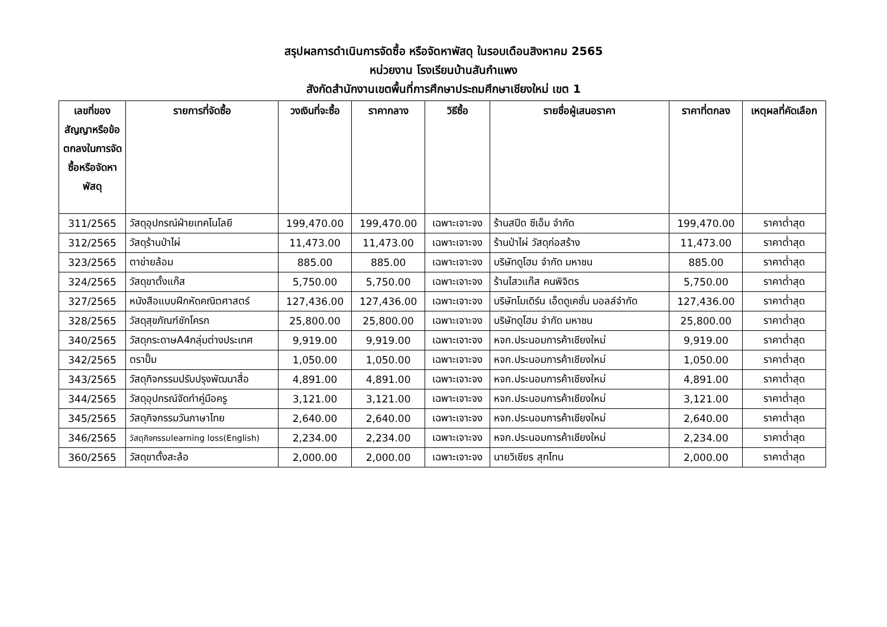สรุปผลการดำเนินการจัดซื้อ หรือจัดหาพัสดุ ในรอบเดือนสิงหาคม 2565
หน่วยงาน โรงเรียนบ้านสันกำแพง
สังกัดสำนักงานเขตพื้นที่การศึกษาประถมศึกษาเชียงใหม่ เขต 1
| เลขที่ของสัญญาหรือข้อตกลงในการจัดซื้อหรือจัดหาพัสดุ | รายการที่จัดซื้อ | วงเงินที่จะซื้อ | ราคากลาง | วิธีซื้อ | รายชื่อผู้เสนอราคา | ราคาที่ตกลง | เหตุผลที่คัดเลือก |
| --- | --- | --- | --- | --- | --- | --- | --- |
| 311/2565 | วัสดุอุปกรณ์ฝ่ายเทคโนโลยี | 199,470.00 | 199,470.00 | เฉพาะเจาะจง | ร้านสปีด ซีเอ็ม จำกัด | 199,470.00 | ราคาต่ำสุด |
| 312/2565 | วัสดุร้านป่าไผ่ | 11,473.00 | 11,473.00 | เฉพาะเจาะจง | ร้านป่าไผ่ วัสดุก่อสร้าง | 11,473.00 | ราคาต่ำสุด |
| 323/2565 | ตาข่ายล้อม | 885.00 | 885.00 | เฉพาะเจาะจง | บริษัทดูโฮม จำกัด มหาชน | 885.00 | ราคาต่ำสุด |
| 324/2565 | วัสดุขาตั้งแก๊ส | 5,750.00 | 5,750.00 | เฉพาะเจาะจง | ร้านไสวแก๊ส คนพิจิตร | 5,750.00 | ราคาต่ำสุด |
| 327/2565 | หนังสือแบบฝึกหัดคณิตศาสตร์ | 127,436.00 | 127,436.00 | เฉพาะเจาะจง | บริษัทโมเดิร์น เอ็ดดูเคชั่น มอลล์จำกัด | 127,436.00 | ราคาต่ำสุด |
| 328/2565 | วัสดุสุขภัณฑ์ชักโครก | 25,800.00 | 25,800.00 | เฉพาะเจาะจง | บริษัทดูโฮม จำกัด มหาชน | 25,800.00 | ราคาต่ำสุด |
| 340/2565 | วัสดุกระดาษA4กลุ่มต่างประเทศ | 9,919.00 | 9,919.00 | เฉพาะเจาะจง | หจก.ประนอมการค้าเชียงใหม่ | 9,919.00 | ราคาต่ำสุด |
| 342/2565 | ตราปั๊ม | 1,050.00 | 1,050.00 | เฉพาะเจาะจง | หจก.ประนอมการค้าเชียงใหม่ | 1,050.00 | ราคาต่ำสุด |
| 343/2565 | วัสดุกิจกรรมปรับปรุงพัฒนาสื่อ | 4,891.00 | 4,891.00 | เฉพาะเจาะจง | หจก.ประนอมการค้าเชียงใหม่ | 4,891.00 | ราคาต่ำสุด |
| 344/2565 | วัสดุอุปกรณ์จัดทำคู่มือครู | 3,121.00 | 3,121.00 | เฉพาะเจาะจง | หจก.ประนอมการค้าเชียงใหม่ | 3,121.00 | ราคาต่ำสุด |
| 345/2565 | วัสดุกิจกรรมวันภาษาไทย | 2,640.00 | 2,640.00 | เฉพาะเจาะจง | หจก.ประนอมการค้าเชียงใหม่ | 2,640.00 | ราคาต่ำสุด |
| 346/2565 | วัสดุกิจกรรมlearning loss(English) | 2,234.00 | 2,234.00 | เฉพาะเจาะจง | หจก.ประนอมการค้าเชียงใหม่ | 2,234.00 | ราคาต่ำสุด |
| 360/2565 | วัสดุขาตั้งสะล้อ | 2,000.00 | 2,000.00 | เฉพาะเจาะจง | นายวิเชียร สุทโทน | 2,000.00 | ราคาต่ำสุด |